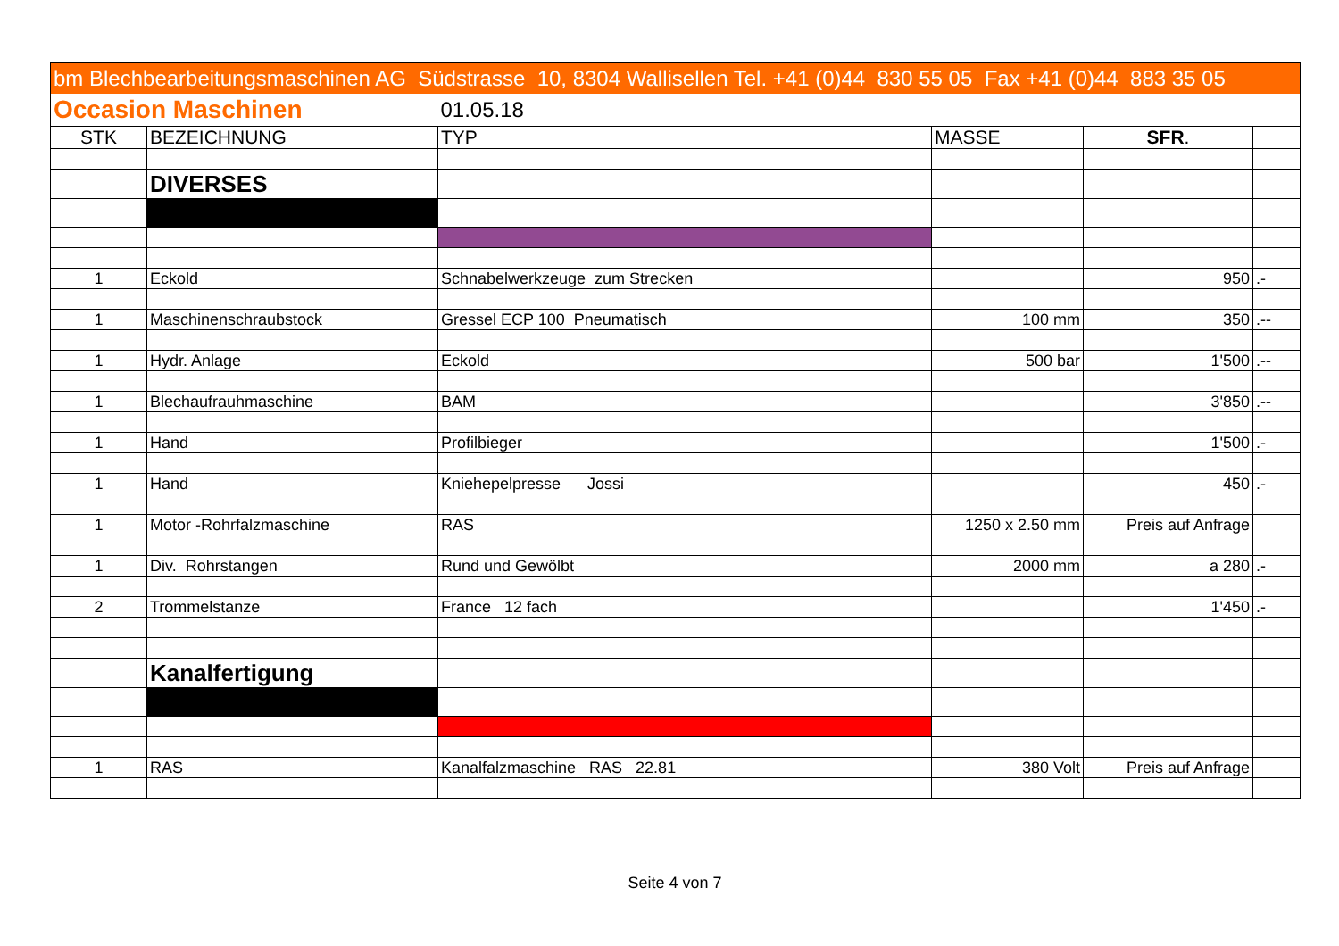| bm Blechbearbeitungsmaschinen AG Südstrasse 10, 8304 Wallisellen Tel. +41 (0)44 830 55 05 Fax +41 (0)44 883 35 05 | | | | | |
| Occasion Maschinen | | 01.05.18 | | | |
| STK | BEZEICHNUNG | TYP | MASSE | SFR . | |
| | DIVERSES | | | | |
| 1 | Eckold | Schnabelwerkzeuge zum Strecken | | 950 | .- |
| 1 | Maschinenschraubstock | Gressel ECP 100 Pneumatisch | 100 mm | 350 | .-- |
| 1 | Hydr. Anlage | Eckold | 500 bar | 1'500 | .-- |
| 1 | Blechaufrauhmaschine | BAM | | 3'850 | .-- |
| 1 | Hand | Profilbieger | | 1'500 | .- |
| 1 | Hand | Kniehepelpresse Jossi | | 450 | .- |
| 1 | Motor -Rohrfalzmaschine | RAS | 1250 x 2.50 mm | Preis auf Anfrage | |
| 1 | Div. Rohrstangen | Rund und Gewölbt | 2000 mm | a 280 | .- |
| 2 | Trommelstanze | France 12 fach | | 1'450 | .- |
| | Kanalfertigung | | | | |
| 1 | RAS | Kanalfalzmaschine RAS 22.81 | 380 Volt | Preis auf Anfrage | |
Seite 4 von 7